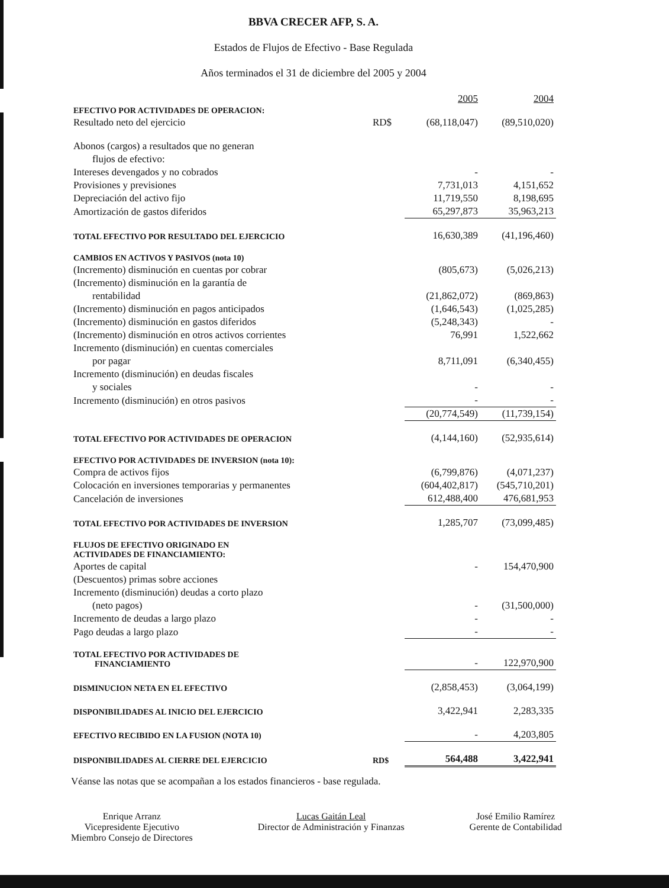BBVA CRECER AFP, S. A.
Estados de Flujos de Efectivo - Base Regulada
Años terminados el 31 de diciembre del 2005 y 2004
| | | 2005 | 2004 |
| EFECTIVO POR ACTIVIDADES DE OPERACION: | | | |
| Resultado neto del ejercicio | RD$ | (68,118,047) | (89,510,020) |
| Abonos (cargos) a resultados que no generan | | | |
| flujos de efectivo: | | | |
| Intereses devengados y no cobrados | | - | - |
| Provisiones y previsiones | | 7,731,013 | 4,151,652 |
| Depreciación del activo fijo | | 11,719,550 | 8,198,695 |
| Amortización de gastos diferidos | | 65,297,873 | 35,963,213 |
| TOTAL EFECTIVO POR RESULTADO DEL EJERCICIO | | 16,630,389 | (41,196,460) |
| CAMBIOS EN ACTIVOS Y PASIVOS (nota 10) | | | |
| (Incremento) disminución en cuentas por cobrar | | (805,673) | (5,026,213) |
| (Incremento) disminución en la garantía de | | | |
| rentabilidad | | (21,862,072) | (869,863) |
| (Incremento) disminución en pagos anticipados | | (1,646,543) | (1,025,285) |
| (Incremento) disminución en gastos diferidos | | (5,248,343) | - |
| (Incremento) disminución en otros activos corrientes | | 76,991 | 1,522,662 |
| Incremento (disminución) en cuentas comerciales | | | |
| por pagar | | 8,711,091 | (6,340,455) |
| Incremento (disminución) en deudas fiscales | | | |
| y sociales | | - | - |
| Incremento (disminución) en otros pasivos | | - | - |
| | | (20,774,549) | (11,739,154) |
| TOTAL EFECTIVO POR ACTIVIDADES DE OPERACION | | (4,144,160) | (52,935,614) |
| EFECTIVO POR ACTIVIDADES DE INVERSION (nota 10): | | | |
| Compra de activos fijos | | (6,799,876) | (4,071,237) |
| Colocación en inversiones temporarias y permanentes | | (604,402,817) | (545,710,201) |
| Cancelación de inversiones | | 612,488,400 | 476,681,953 |
| TOTAL EFECTIVO POR ACTIVIDADES DE INVERSION | | 1,285,707 | (73,099,485) |
| FLUJOS DE EFECTIVO ORIGINADO EN ACTIVIDADES DE FINANCIAMIENTO: | | | |
| Aportes de capital | | - | 154,470,900 |
| (Descuentos) primas sobre acciones | | | |
| Incremento (disminución) deudas a corto plazo | | | |
| (neto pagos) | | - | (31,500,000) |
| Incremento de deudas a largo plazo | | - | - |
| Pago deudas a largo plazo | | - | - |
| TOTAL EFECTIVO POR ACTIVIDADES DE FINANCIAMIENTO | | - | 122,970,900 |
| DISMINUCION NETA EN EL EFECTIVO | | (2,858,453) | (3,064,199) |
| DISPONIBILIDADES AL INICIO DEL EJERCICIO | | 3,422,941 | 2,283,335 |
| EFECTIVO RECIBIDO EN LA FUSION (NOTA 10) | | - | 4,203,805 |
| DISPONIBILIDADES AL CIERRE DEL EJERCICIO | RD$ | 564,488 | 3,422,941 |
Véanse las notas que se acompañan a los estados financieros - base regulada.
Enrique Arranz
Vicepresidente Ejecutivo
Miembro Consejo de Directores
Lucas Gaitán Leal
Director de Administración y Finanzas
José Emilio Ramírez
Gerente de Contabilidad